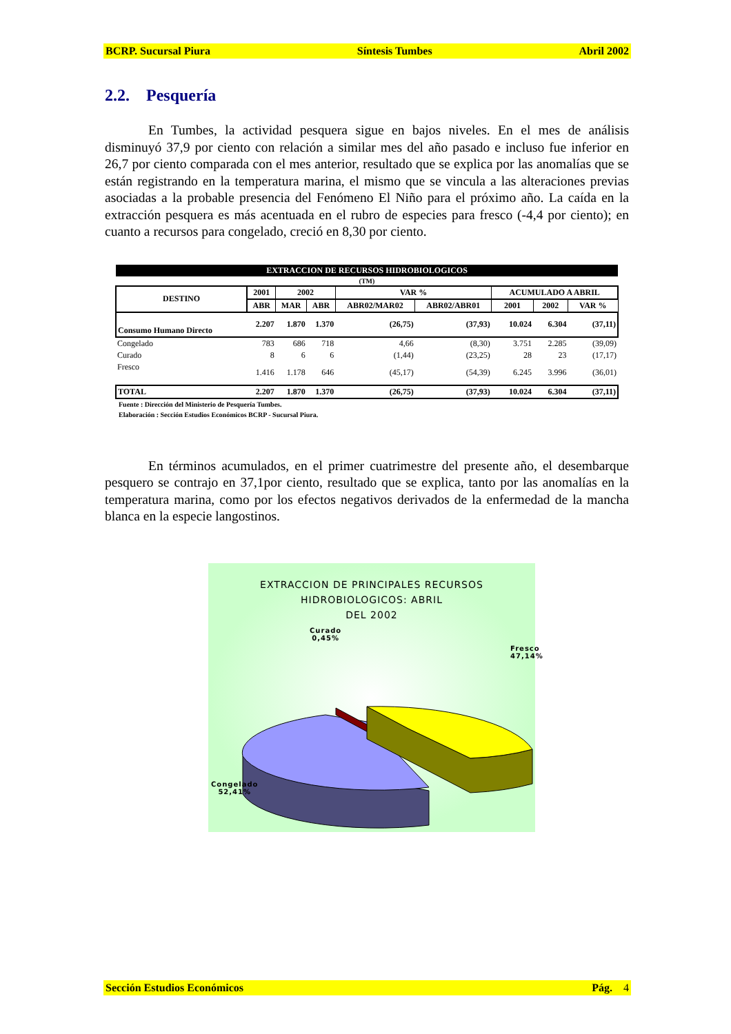BCRP. Sucursal Piura Síntesis Tumbes Abril 2002
2.2. Pesquería
En Tumbes, la actividad pesquera sigue en bajos niveles. En el mes de análisis disminuyó 37,9 por ciento con relación a similar mes del año pasado e incluso fue inferior en 26,7 por ciento comparada con el mes anterior, resultado que se explica por las anomalías que se están registrando en la temperatura marina, el mismo que se vincula a las alteraciones previas asociadas a la probable presencia del Fenómeno El Niño para el próximo año. La caída en la extracción pesquera es más acentuada en el rubro de especies para fresco (-4,4 por ciento); en cuanto a recursos para congelado, creció en 8,30 por ciento.
| EXTRACCION DE RECURSOS HIDROBIOLOGICOS | | | | | | | | |
| --- | --- | --- | --- | --- | --- | --- | --- | --- |
| (TM) | | | | | | | | |
| DESTINO | 2001 | 2002 | | VAR % | | ACUMULADO A ABRIL | | |
| | ABR | MAR | ABR | ABR02/MAR02 | ABR02/ABR01 | 2001 | 2002 | VAR % |
| Consumo Humano Directo | 2.207 | 1.870 | 1.370 | (26,75) | (37,93) | 10.024 | 6.304 | (37,11) |
| Congelado | 783 | 686 | 718 | 4,66 | (8,30) | 3.751 | 2.285 | (39,09) |
| Curado | 8 | 6 | 6 | (1,44) | (23,25) | 28 | 23 | (17,17) |
| Fresco | 1.416 | 1.178 | 646 | (45,17) | (54,39) | 6.245 | 3.996 | (36,01) |
| TOTAL | 2.207 | 1.870 | 1.370 | (26,75) | (37,93) | 10.024 | 6.304 | (37,11) |
Fuente : Dirección del Ministerio de Pesquería Tumbes.
Elaboración : Sección Estudios Económicos BCRP - Sucursal Piura.
En términos acumulados, en el primer cuatrimestre del presente año, el desembarque pesquero se contrajo en 37,1por ciento, resultado que se explica, tanto por las anomalías en la temperatura marina, como por los efectos negativos derivados de la enfermedad de la mancha blanca en la especie langostinos.
EXTRACCION DE PRINCIPALES RECURSOS
HIDROBIOLOGICOS: ABRIL
DEL 2002
Curado
0,45%
Fresco
47,14%
Congelado
52,41%
Sección Estudios Económicos Pág. 4